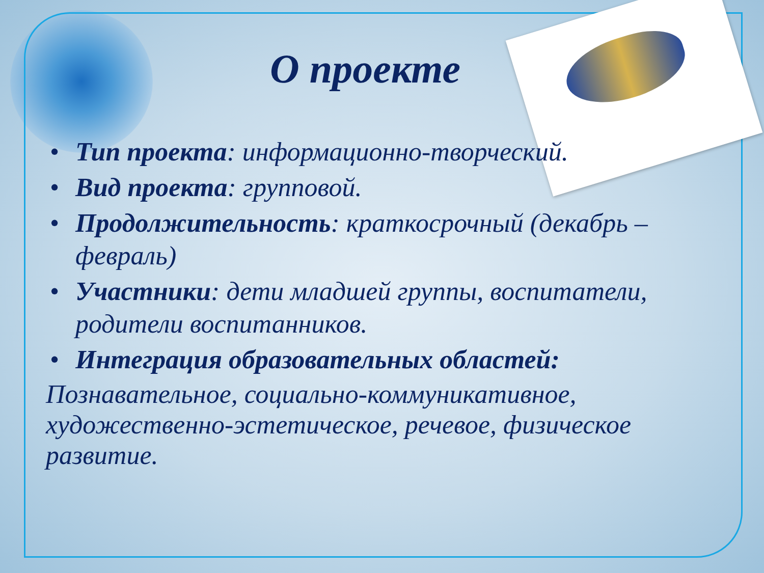О проекте
• Тип проекта: информационно-творческий.
• Вид проекта: групповой.
• Продолжительность: краткосрочный (декабрь – февраль)
• Участники: дети младшей группы, воспитатели, родители воспитанников.
• Интеграция образовательных областей:
Познавательное, социально-коммуникативное, художественно-эстетическое, речевое, физическое развитие.